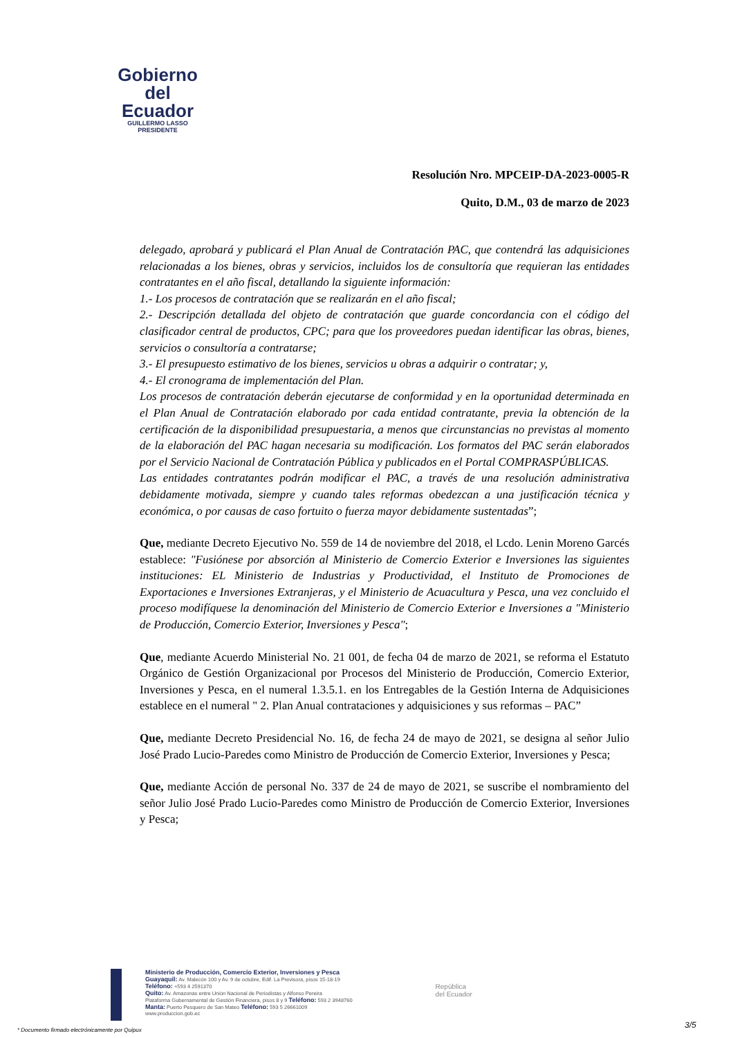Gobierno
del Ecuador
GUILLERMO LASSO
PRESIDENTE
Resolución Nro. MPCEIP-DA-2023-0005-R
Quito, D.M., 03 de marzo de 2023
delegado, aprobará y publicará el Plan Anual de Contratación PAC, que contendrá las adquisiciones relacionadas a los bienes, obras y servicios, incluidos los de consultoría que requieran las entidades contratantes en el año fiscal, detallando la siguiente información:
1.- Los procesos de contratación que se realizarán en el año fiscal;
2.- Descripción detallada del objeto de contratación que guarde concordancia con el código del clasificador central de productos, CPC; para que los proveedores puedan identificar las obras, bienes, servicios o consultoría a contratarse;
3.- El presupuesto estimativo de los bienes, servicios u obras a adquirir o contratar; y,
4.- El cronograma de implementación del Plan.
Los procesos de contratación deberán ejecutarse de conformidad y en la oportunidad determinada en el Plan Anual de Contratación elaborado por cada entidad contratante, previa la obtención de la certificación de la disponibilidad presupuestaria, a menos que circunstancias no previstas al momento de la elaboración del PAC hagan necesaria su modificación. Los formatos del PAC serán elaborados por el Servicio Nacional de Contratación Pública y publicados en el Portal COMPRASPÚBLICAS.
Las entidades contratantes podrán modificar el PAC, a través de una resolución administrativa debidamente motivada, siempre y cuando tales reformas obedezcan a una justificación técnica y económica, o por causas de caso fortuito o fuerza mayor debidamente sustentadas”;
Que, mediante Decreto Ejecutivo No. 559 de 14 de noviembre del 2018, el Lcdo. Lenin Moreno Garcés establece: "Fusiónese por absorción al Ministerio de Comercio Exterior e Inversiones las siguientes instituciones: EL Ministerio de Industrias y Productividad, el Instituto de Promociones de Exportaciones e Inversiones Extranjeras, y el Ministerio de Acuacultura y Pesca, una vez concluido el proceso modifíquese la denominación del Ministerio de Comercio Exterior e Inversiones a "Ministerio de Producción, Comercio Exterior, Inversiones y Pesca";
Que, mediante Acuerdo Ministerial No. 21 001, de fecha 04 de marzo de 2021, se reforma el Estatuto Orgánico de Gestión Organizacional por Procesos del Ministerio de Producción, Comercio Exterior, Inversiones y Pesca, en el numeral 1.3.5.1. en los Entregables de la Gestión Interna de Adquisiciones establece en el numeral " 2. Plan Anual contrataciones y adquisiciones y sus reformas – PAC”
Que, mediante Decreto Presidencial No. 16, de fecha 24 de mayo de 2021, se designa al señor Julio José Prado Lucio-Paredes como Ministro de Producción de Comercio Exterior, Inversiones y Pesca;
Que, mediante Acción de personal No. 337 de 24 de mayo de 2021, se suscribe el nombramiento del señor Julio José Prado Lucio-Paredes como Ministro de Producción de Comercio Exterior, Inversiones y Pesca;
Ministerio de Producción, Comercio Exterior, Inversiones y Pesca
Guayaquil: Av. Malecón 100 y Av. 9 de octubre, Edif. La Previsora, pisos 15-18-19
Teléfono: +593 4 2591370
Quito: Av. Amazonas entre Unión Nacional de Periodistas y Alfonso Pereira
Plataforma Gubernamental de Gestión Financiera, pisos 8 y 9 Teléfono: 593 2 3948760
Manta: Puerto Pesquero de San Mateo Teléfono: 593 5 26661009
www.produccion.gob.ec
República
del Ecuador
* Documento firmado electrónicamente por Quipux
3/5